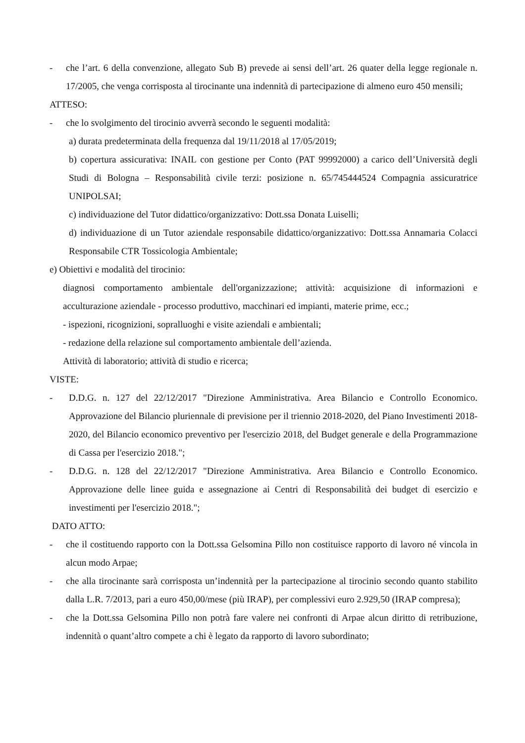- che l’art. 6 della convenzione, allegato Sub B) prevede ai sensi dell’art. 26 quater della legge regionale n. 17/2005, che venga corrisposta al tirocinante una indennità di partecipazione di almeno euro 450 mensili;
ATTESO:
- che lo svolgimento del tirocinio avverrà secondo le seguenti modalità:
a) durata predeterminata della frequenza dal 19/11/2018 al 17/05/2019;
b) copertura assicurativa: INAIL con gestione per Conto (PAT 99992000) a carico dell’Università degli Studi di Bologna – Responsabilità civile terzi: posizione n. 65/745444524 Compagnia assicuratrice UNIPOLSAI;
c) individuazione del Tutor didattico/organizzativo: Dott.ssa Donata Luiselli;
d) individuazione di un Tutor aziendale responsabile didattico/organizzativo: Dott.ssa Annamaria Colacci Responsabile CTR Tossicologia Ambientale;
e) Obiettivi e modalità del tirocinio:
diagnosi comportamento ambientale dell'organizzazione; attività: acquisizione di informazioni e acculturazione aziendale - processo produttivo, macchinari ed impianti, materie prime, ecc.;
- ispezioni, ricognizioni, sopralluoghi e visite aziendali e ambientali;
- redazione della relazione sul comportamento ambientale dell’azienda.
Attività di laboratorio; attività di studio e ricerca;
VISTE:
- D.D.G. n. 127 del 22/12/2017 "Direzione Amministrativa. Area Bilancio e Controllo Economico. Approvazione del Bilancio pluriennale di previsione per il triennio 2018-2020, del Piano Investimenti 2018-2020, del Bilancio economico preventivo per l'esercizio 2018, del Budget generale e della Programmazione di Cassa per l'esercizio 2018.";
- D.D.G. n. 128 del 22/12/2017 "Direzione Amministrativa. Area Bilancio e Controllo Economico. Approvazione delle linee guida e assegnazione ai Centri di Responsabilità dei budget di esercizio e investimenti per l'esercizio 2018.";
DATO ATTO:
- che il costituendo rapporto con la Dott.ssa Gelsomina Pillo non costituisce rapporto di lavoro né vincola in alcun modo Arpae;
- che alla tirocinante sarà corrisposta un’indennità per la partecipazione al tirocinio secondo quanto stabilito dalla L.R. 7/2013, pari a euro 450,00/mese (più IRAP), per complessivi euro 2.929,50 (IRAP compresa);
- che la Dott.ssa Gelsomina Pillo non potrà fare valere nei confronti di Arpae alcun diritto di retribuzione, indennità o quant’altro compete a chi è legato da rapporto di lavoro subordinato;